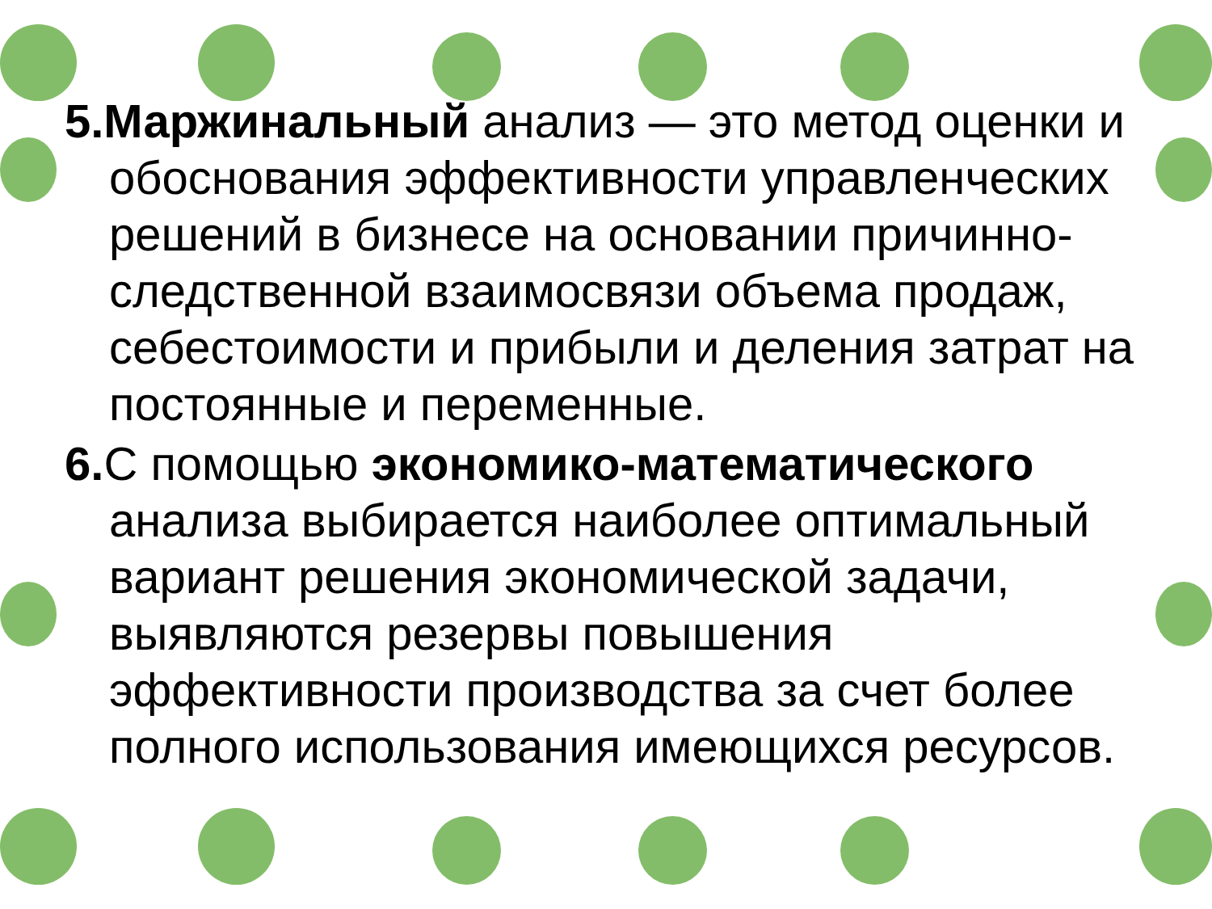5.Маржинальный анализ — это метод оценки и обоснования эффективности управленческих решений в бизнесе на основании причинно-следственной взаимосвязи объема продаж, себестоимости и прибыли и деления затрат на постоянные и переменные.
6. С помощью экономико-математического анализа выбирается наиболее оптимальный вариант решения экономической задачи, выявляются резервы повышения эффективности производства за счет более полного использования имеющихся ресурсов.